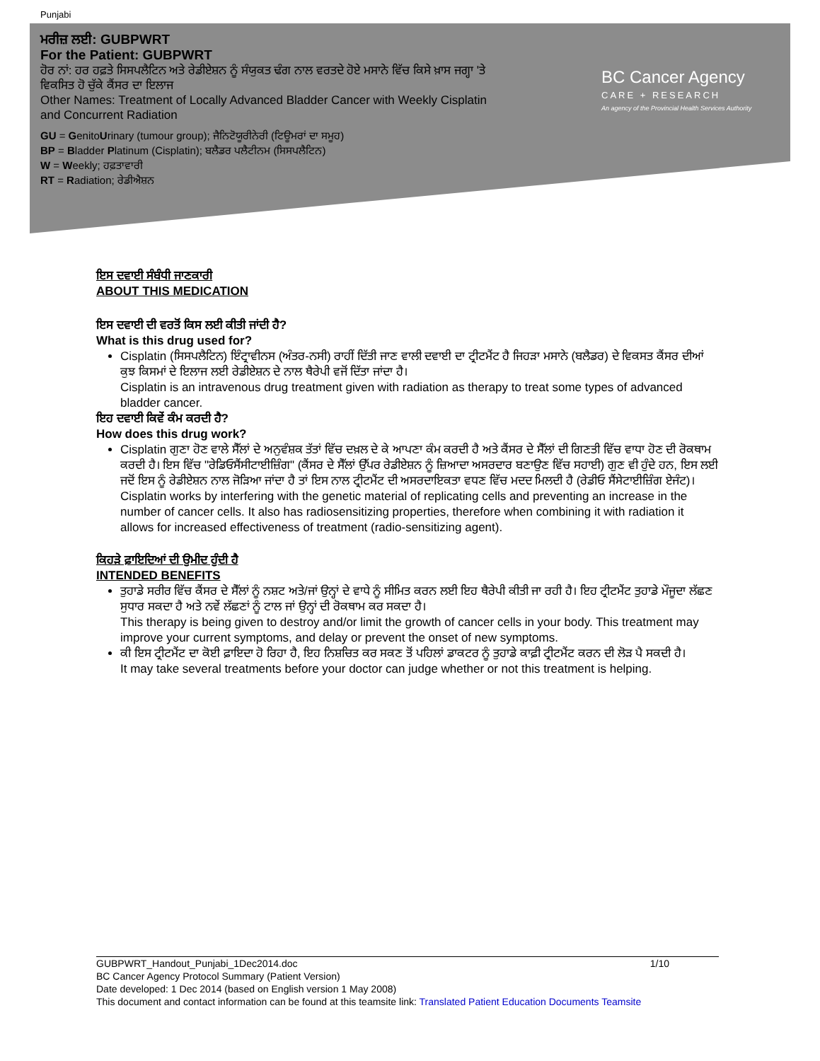Punjabi
ਮਰੀਜ਼ ਲਈ: GUBPWRT
For the Patient: GUBPWRT
ਹੋਰ ਨਾਂ: ਹਰ ਹਫ਼ਤੇ ਸਿਸਪਲੈਟਿਨ ਅਤੇ ਰੇਡੀਏਸ਼ਨ ਨੂੰ ਸੰਯੁਕਤ ਢੰਗ ਨਾਲ ਵਰਤਦੇ ਹੋਏ ਮਸਾਨੇ ਵਿੱਚ ਕਿਸੇ ਖ਼ਾਸ ਜਗ੍ਹਾ 'ਤੇ ਵਿਕਸਿਤ ਹੋ ਚੁੱਕੇ ਕੈਂਸਰ ਦਾ ਇਲਾਜ
Other Names: Treatment of Locally Advanced Bladder Cancer with Weekly Cisplatin and Concurrent Radiation
GU = GenitoUrinary (tumour group); ਜੈਨਿਟੋਯੂਰੀਨੇਰੀ (ਟਿਊਮਰਾਂ ਦਾ ਸਮੂਹ)
BP = Bladder Platinum (Cisplatin); ਬਲੈਡਰ ਪਲੈਟੀਨਮ (ਸਿਸਪਲੈਟਿਨ)
W = Weekly; ਹਫ਼ਤਾਵਾਰੀ
RT = Radiation; ਰੇਡੀਐਸ਼ਨ
BC Cancer Agency
CARE + RESEARCH
An agency of the Provincial Health Services Authority
ਇਸ ਦਵਾਈ ਸੰਬੰਧੀ ਜਾਣਕਾਰੀ
ABOUT THIS MEDICATION
ਇਸ ਦਵਾਈ ਦੀ ਵਰਤੋਂ ਕਿਸ ਲਈ ਕੀਤੀ ਜਾਂਦੀ ਹੈ?
What is this drug used for?
Cisplatin (ਸਿਸਪਲੈਟਿਨ) ਇੰਟ੍ਰਾਵੀਨਸ (ਅੰਤਰ-ਨਸੀ) ਰਾਹੀਂ ਦਿੱਤੀ ਜਾਣ ਵਾਲੀ ਦਵਾਈ ਦਾ ਟ੍ਰੀਟਮੈਂਟ ਹੈ ਜਿਹੜਾ ਮਸਾਨੇ (ਬਲੈਡਰ) ਦੇ ਵਿਕਸਤ ਕੈਂਸਰ ਦੀਆਂ ਕੁਝ ਕਿਸਮਾਂ ਦੇ ਇਲਾਜ ਲਈ ਰੇਡੀਏਸ਼ਨ ਦੇ ਨਾਲ ਥੈਰੇਪੀ ਵਜੋਂ ਦਿੱਤਾ ਜਾਂਦਾ ਹੈ।
Cisplatin is an intravenous drug treatment given with radiation as therapy to treat some types of advanced bladder cancer.
ਇਹ ਦਵਾਈ ਕਿਵੇਂ ਕੰਮ ਕਰਦੀ ਹੈ?
How does this drug work?
Cisplatin ਗੁਣਾ ਹੋਣ ਵਾਲੇ ਸੈੱਲਾਂ ਦੇ ਅਨੁਵੰਸ਼ਕ ਤੱਤਾਂ ਵਿੱਚ ਦਖ਼ਲ ਦੇ ਕੇ ਆਪਣਾ ਕੰਮ ਕਰਦੀ ਹੈ ਅਤੇ ਕੈਂਸਰ ਦੇ ਸੈੱਲਾਂ ਦੀ ਗਿਣਤੀ ਵਿੱਚ ਵਾਧਾ ਹੋਣ ਦੀ ਰੋਕਥਾਮ ਕਰਦੀ ਹੈ। ਇਸ ਵਿੱਚ "ਰੇਡਿਓਸੈਂਸੀਟਾਈਜ਼ਿੰਗ" (ਕੈਂਸਰ ਦੇ ਸੈੱਲਾਂ ਉੱਪਰ ਰੇਡੀਏਸ਼ਨ ਨੂੰ ਜ਼ਿਆਦਾ ਅਸਰਦਾਰ ਬਣਾਉਣ ਵਿੱਚ ਸਹਾਈ) ਗੁਣ ਵੀ ਹੁੰਦੇ ਹਨ, ਇਸ ਲਈ ਜਦੋਂ ਇਸ ਨੂੰ ਰੇਡੀਏਸ਼ਨ ਨਾਲ ਜੋੜਿਆ ਜਾਂਦਾ ਹੈ ਤਾਂ ਇਸ ਨਾਲ ਟ੍ਰੀਟਮੈਂਟ ਦੀ ਅਸਰਦਾਇਕਤਾ ਵਧਣ ਵਿੱਚ ਮਦਦ ਮਿਲਦੀ ਹੈ (ਰੇਡੀਓ ਸੈਂਸੇਟਾਈਜ਼ਿੰਗ ਏਜੰਟ)।
Cisplatin works by interfering with the genetic material of replicating cells and preventing an increase in the number of cancer cells. It also has radiosensitizing properties, therefore when combining it with radiation it allows for increased effectiveness of treatment (radio-sensitizing agent).
ਕਿਹੜੇ ਫ਼ਾਇਦਿਆਂ ਦੀ ਉਮੀਦ ਹੁੰਦੀ ਹੈ
INTENDED BENEFITS
ਤੁਹਾਡੇ ਸਰੀਰ ਵਿੱਚ ਕੈਂਸਰ ਦੇ ਸੈੱਲਾਂ ਨੂੰ ਨਸ਼ਟ ਅਤੇ/ਜਾਂ ਉਨ੍ਹਾਂ ਦੇ ਵਾਧੇ ਨੂੰ ਸੀਮਿਤ ਕਰਨ ਲਈ ਇਹ ਥੈਰੇਪੀ ਕੀਤੀ ਜਾ ਰਹੀ ਹੈ। ਇਹ ਟ੍ਰੀਟਮੈਂਟ ਤੁਹਾਡੇ ਮੌਜੂਦਾ ਲੱਛਣ ਸੁਧਾਰ ਸਕਦਾ ਹੈ ਅਤੇ ਨਵੇਂ ਲੱਛਣਾਂ ਨੂੰ ਟਾਲ ਜਾਂ ਉਨ੍ਹਾਂ ਦੀ ਰੋਕਥਾਮ ਕਰ ਸਕਦਾ ਹੈ।
This therapy is being given to destroy and/or limit the growth of cancer cells in your body. This treatment may improve your current symptoms, and delay or prevent the onset of new symptoms.
ਕੀ ਇਸ ਟ੍ਰੀਟਮੈਂਟ ਦਾ ਕੋਈ ਫ਼ਾਇਦਾ ਹੋ ਰਿਹਾ ਹੈ, ਇਹ ਨਿਸ਼ਚਿਤ ਕਰ ਸਕਣ ਤੋਂ ਪਹਿਲਾਂ ਡਾਕਟਰ ਨੂੰ ਤੁਹਾਡੇ ਕਾਫ਼ੀ ਟ੍ਰੀਟਮੈਂਟ ਕਰਨ ਦੀ ਲੋੜ ਪੈ ਸਕਦੀ ਹੈ।
It may take several treatments before your doctor can judge whether or not this treatment is helping.
GUBPWRT_Handout_Punjabi_1Dec2014.doc 1/10
BC Cancer Agency Protocol Summary (Patient Version)
Date developed: 1 Dec 2014 (based on English version 1 May 2008)
This document and contact information can be found at this teamsite link: Translated Patient Education Documents Teamsite